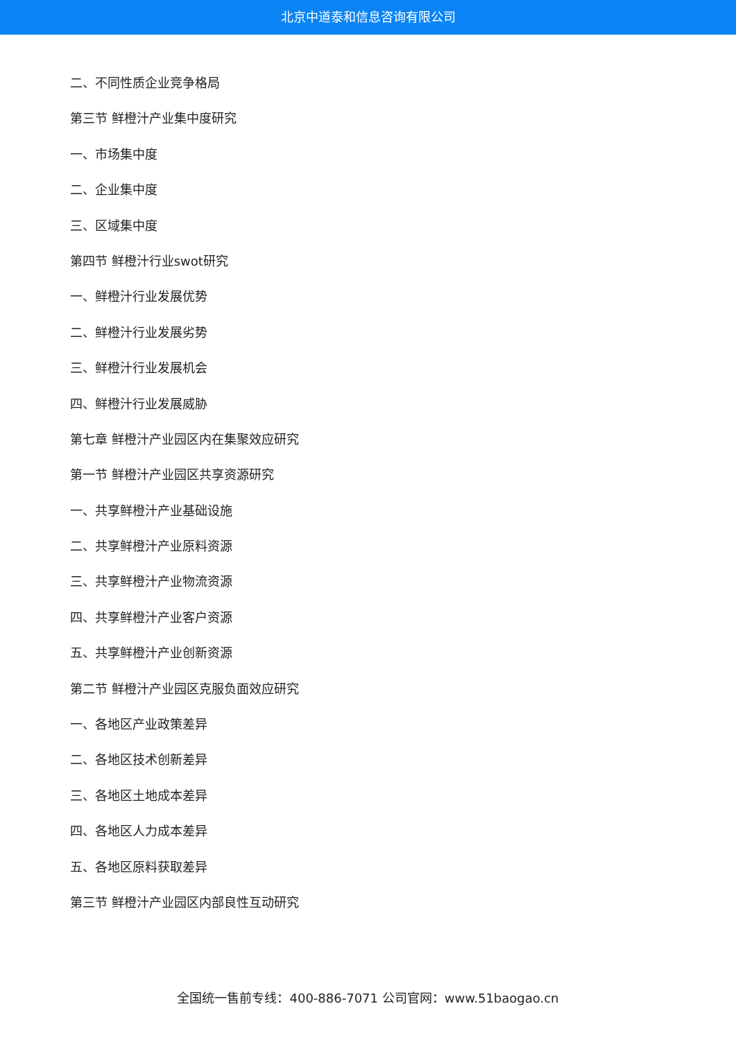北京中道泰和信息咨询有限公司
二、不同性质企业竞争格局
第三节 鲜橙汁产业集中度研究
一、市场集中度
二、企业集中度
三、区域集中度
第四节 鲜橙汁行业swot研究
一、鲜橙汁行业发展优势
二、鲜橙汁行业发展劣势
三、鲜橙汁行业发展机会
四、鲜橙汁行业发展威胁
第七章 鲜橙汁产业园区内在集聚效应研究
第一节 鲜橙汁产业园区共享资源研究
一、共享鲜橙汁产业基础设施
二、共享鲜橙汁产业原料资源
三、共享鲜橙汁产业物流资源
四、共享鲜橙汁产业客户资源
五、共享鲜橙汁产业创新资源
第二节 鲜橙汁产业园区克服负面效应研究
一、各地区产业政策差异
二、各地区技术创新差异
三、各地区土地成本差异
四、各地区人力成本差异
五、各地区原料获取差异
第三节 鲜橙汁产业园区内部良性互动研究
全国统一售前专线：400-886-7071 公司官网：www.51baogao.cn